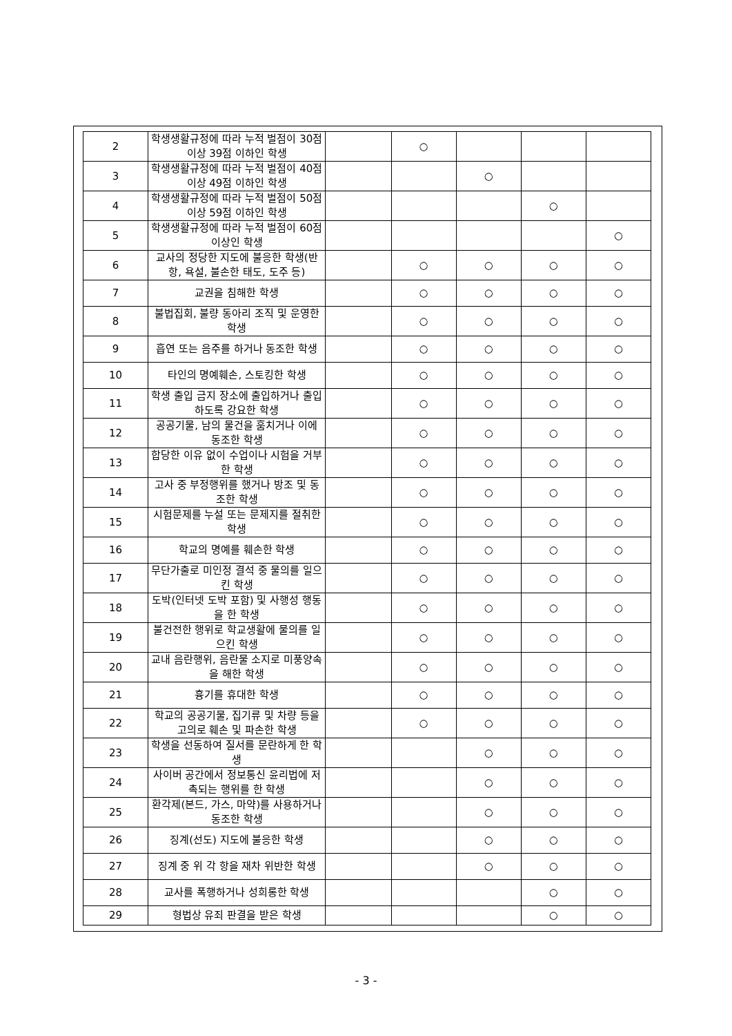| 2 | 학생생활규정에 따라 누적 벌점이 30점 이상 39점 이하인 학생 | | ○ | | | |
| 3 | 학생생활규정에 따라 누적 벌점이 40점 이상 49점 이하인 학생 | | | ○ | | |
| 4 | 학생생활규정에 따라 누적 벌점이 50점 이상 59점 이하인 학생 | | | | ○ | |
| 5 | 학생생활규정에 따라 누적 벌점이 60점 이상인 학생 | | | | | ○ |
| 6 | 교사의 정당한 지도에 불응한 학생(반항, 욕설, 불손한 태도, 도주 등) | | ○ | ○ | ○ | ○ |
| 7 | 교권을 침해한 학생 | | ○ | ○ | ○ | ○ |
| 8 | 불법집회, 불량 동아리 조직 및 운영한 학생 | | ○ | ○ | ○ | ○ |
| 9 | 흡연 또는 음주를 하거나 동조한 학생 | | ○ | ○ | ○ | ○ |
| 10 | 타인의 명예훼손, 스토킹한 학생 | | ○ | ○ | ○ | ○ |
| 11 | 학생 출입 금지 장소에 출입하거나 출입하도록 강요한 학생 | | ○ | ○ | ○ | ○ |
| 12 | 공공기물, 남의 물건을 훔치거나 이에 동조한 학생 | | ○ | ○ | ○ | ○ |
| 13 | 합당한 이유 없이 수업이나 시험을 거부한 학생 | | ○ | ○ | ○ | ○ |
| 14 | 고사 중 부정행위를 했거나 방조 및 동조한 학생 | | ○ | ○ | ○ | ○ |
| 15 | 시험문제를 누설 또는 문제지를 절취한 학생 | | ○ | ○ | ○ | ○ |
| 16 | 학교의 명예를 훼손한 학생 | | ○ | ○ | ○ | ○ |
| 17 | 무단가출로 미인정 결석 중 물의를 일으킨 학생 | | ○ | ○ | ○ | ○ |
| 18 | 도박(인터넷 도박 포함) 및 사행성 행동을 한 학생 | | ○ | ○ | ○ | ○ |
| 19 | 불건전한 행위로 학교생활에 물의를 일으킨 학생 | | ○ | ○ | ○ | ○ |
| 20 | 교내 음란행위, 음란물 소지로 미풍양속을 해한 학생 | | ○ | ○ | ○ | ○ |
| 21 | 흉기를 휴대한 학생 | | ○ | ○ | ○ | ○ |
| 22 | 학교의 공공기물, 집기류 및 차량 등을 고의로 훼손 및 파손한 학생 | | ○ | ○ | ○ | ○ |
| 23 | 학생을 선동하여 질서를 문란하게 한 학생 | | | ○ | ○ | ○ |
| 24 | 사이버 공간에서 정보통신 윤리법에 저촉되는 행위를 한 학생 | | | ○ | ○ | ○ |
| 25 | 환각제(본드, 가스, 마약)를 사용하거나 동조한 학생 | | | ○ | ○ | ○ |
| 26 | 징계(선도) 지도에 불응한 학생 | | | ○ | ○ | ○ |
| 27 | 징계 중 위 각 항을 재차 위반한 학생 | | | ○ | ○ | ○ |
| 28 | 교사를 폭행하거나 성희롱한 학생 | | | | ○ | ○ |
| 29 | 형법상 유죄 판결을 받은 학생 | | | | ○ | ○ |
- 3 -